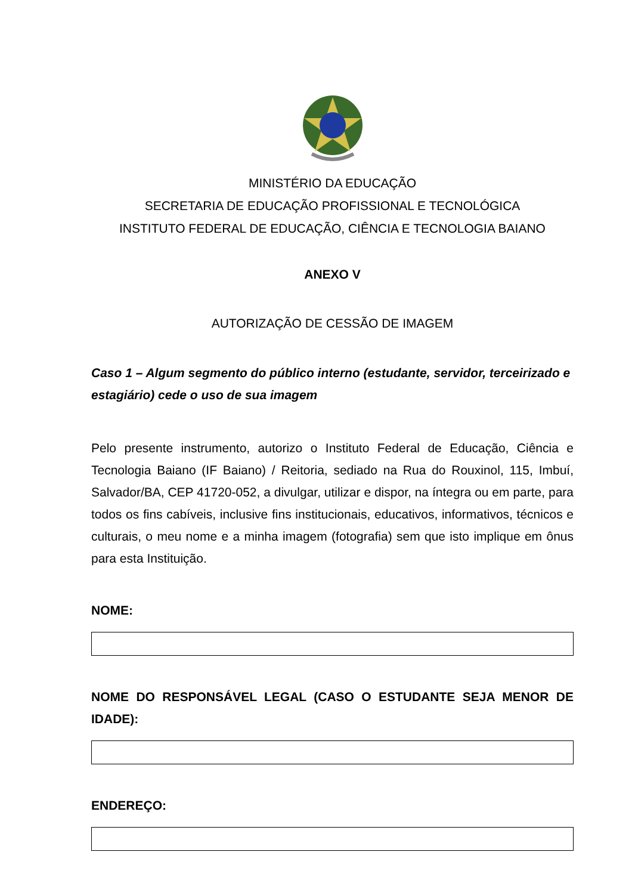MINISTÉRIO DA EDUCAÇÃO
SECRETARIA DE EDUCAÇÃO PROFISSIONAL E TECNOLÓGICA
INSTITUTO FEDERAL DE EDUCAÇÃO, CIÊNCIA E TECNOLOGIA BAIANO
ANEXO V
AUTORIZAÇÃO DE CESSÃO DE IMAGEM
Caso 1 – Algum segmento do público interno (estudante, servidor, terceirizado e estagiário) cede o uso de sua imagem
Pelo presente instrumento, autorizo o Instituto Federal de Educação, Ciência e Tecnologia Baiano (IF Baiano) / Reitoria, sediado na Rua do Rouxinol, 115, Imbuí, Salvador/BA, CEP 41720-052, a divulgar, utilizar e dispor, na íntegra ou em parte, para todos os fins cabíveis, inclusive fins institucionais, educativos, informativos, técnicos e culturais, o meu nome e a minha imagem (fotografia) sem que isto implique em ônus para esta Instituição.
NOME:
NOME DO RESPONSÁVEL LEGAL (CASO O ESTUDANTE SEJA MENOR DE IDADE):
ENDEREÇO: